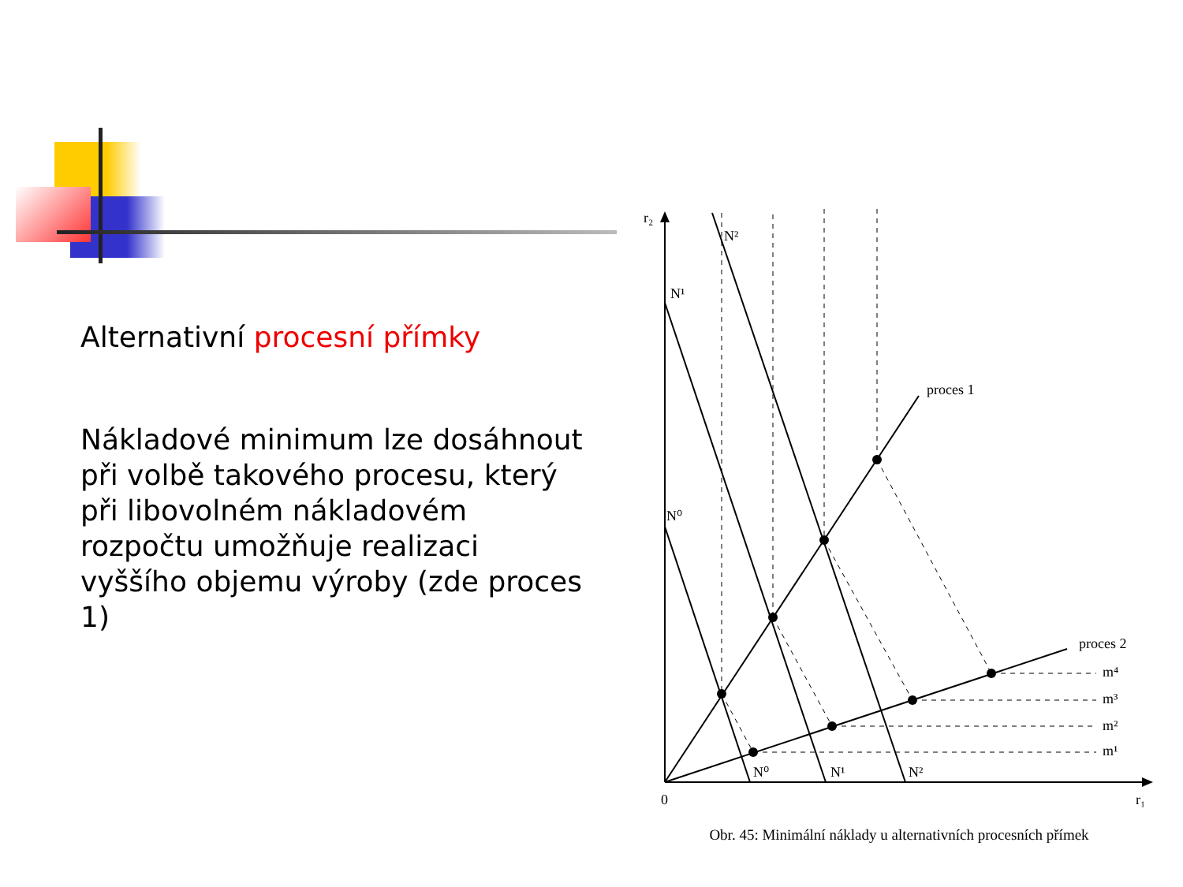Alternativní procesní přímky
Nákladové minimum lze dosáhnout při volbě takového procesu, který při libovolném nákladovém rozpočtu umožňuje realizaci vyššího objemu výroby (zde proces 1)
r₂
N²
N¹
N⁰
proces 1
proces 2
m⁴
m³
m²
m¹
N⁰
N¹
N²
0
r₁
Obr. 45: Minimální náklady u alternativních procesních přímek